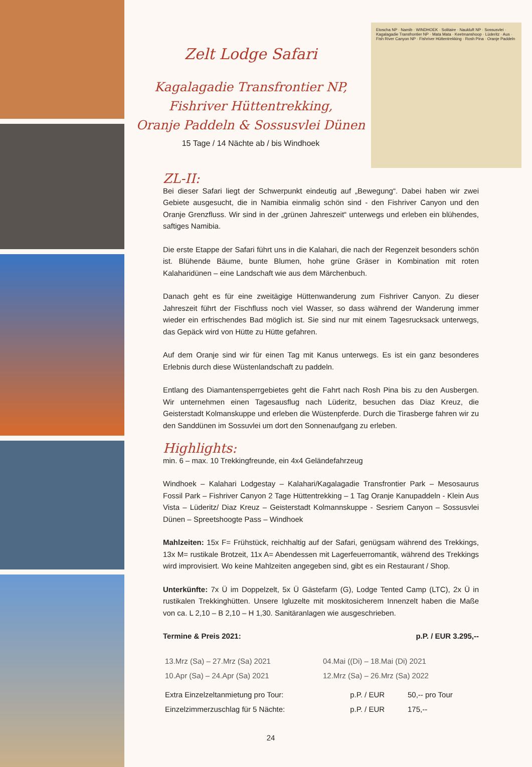Zelt Lodge Safari
Kagalagadie Transfrontier NP,
Fishriver Hüttentrekking,
Oranje Paddeln & Sossusvlei Dünen
15 Tage / 14 Nächte ab / bis Windhoek
Etoscha NP · Namib · WINDHOEK · Solitaire · Naukluft NP · Sossusvlei · Kagalagadie Transfrontier NP · Mata Mata · Keetmanshoop · Lüderitz · Aus · Fish River Canyon NP · Fishriver Hüttentrekking · Rosh Pina · Oranje Paddeln
ZL-II:
Bei dieser Safari liegt der Schwerpunkt eindeutig auf „Bewegung“. Dabei haben wir zwei Gebiete ausgesucht, die in Namibia einmalig schön sind - den Fishriver Canyon und den Oranje Grenzfluss. Wir sind in der „grünen Jahreszeit“ unterwegs und erleben ein blühendes, saftiges Namibia.
Die erste Etappe der Safari führt uns in die Kalahari, die nach der Regenzeit besonders schön ist. Blühende Bäume, bunte Blumen, hohe grüne Gräser in Kombination mit roten Kalaharidünen – eine Landschaft wie aus dem Märchenbuch.
Danach geht es für eine zweitägige Hüttenwanderung zum Fishriver Canyon. Zu dieser Jahreszeit führt der Fischfluss noch viel Wasser, so dass während der Wanderung immer wieder ein erfrischendes Bad möglich ist. Sie sind nur mit einem Tagesrucksack unterwegs, das Gepäck wird von Hütte zu Hütte gefahren.
Auf dem Oranje sind wir für einen Tag mit Kanus unterwegs. Es ist ein ganz besonderes Erlebnis durch diese Wüstenlandschaft zu paddeln.
Entlang des Diamantensperrgebietes geht die Fahrt nach Rosh Pina bis zu den Ausbergen. Wir unternehmen einen Tagesausflug nach Lüderitz, besuchen das Diaz Kreuz, die Geisterstadt Kolmanskuppe und erleben die Wüstenpferde. Durch die Tirasberge fahren wir zu den Sanddünen im Sossuvlei um dort den Sonnenaufgang zu erleben.
Highlights:
min. 6 – max. 10 Trekkingfreunde, ein 4x4 Geländefahrzeug
Windhoek – Kalahari Lodgestay – Kalahari/Kagalagadie Transfrontier Park – Mesosaurus Fossil Park – Fishriver Canyon 2 Tage Hüttentrekking – 1 Tag Oranje Kanupaddeln - Klein Aus Vista – Lüderitz/ Diaz Kreuz – Geisterstadt Kolmannskuppe - Sesriem Canyon – Sossusvlei Dünen – Spreetshoogte Pass – Windhoek
Mahlzeiten: 15x F= Frühstück, reichhaltig auf der Safari, genügsam während des Trekkings, 13x M= rustikale Brotzeit, 11x A= Abendessen mit Lagerfeuerromantik, während des Trekkings wird improvisiert. Wo keine Mahlzeiten angegeben sind, gibt es ein Restaurant / Shop.
Unterkünfte: 7x Ü im Doppelzelt, 5x Ü Gästefarm (G), Lodge Tented Camp (LTC), 2x Ü in rustikalen Trekkinghütten. Unsere Igluzelte mit moskitosicherem Innenzelt haben die Maße von ca. L 2,10 – B 2,10 – H 1,30. Sanitäranlagen wie ausgeschrieben.
Termine & Preis 2021: p.P. / EUR 3.295,--
| 13.Mrz (Sa) – 27.Mrz (Sa) 2021 | 04.Mai ((Di) – 18.Mai (Di) 2021 |
| 10.Apr (Sa) – 24.Apr (Sa) 2021 | 12.Mrz (Sa) – 26.Mrz (Sa) 2022 |
| Extra Einzelzeltanmietung pro Tour: | p.P. / EUR | 50,-- pro Tour |
| Einzelzimmerzuschlag für 5 Nächte: | p.P. / EUR | 175,-- |
24